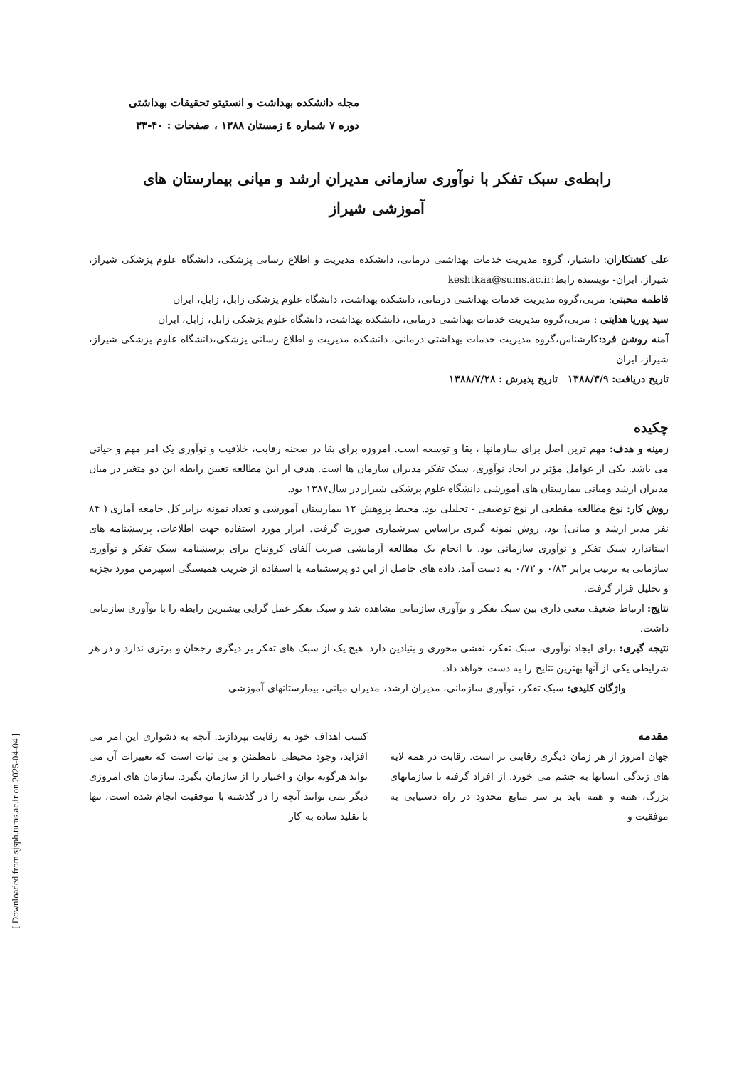مجله دانشکده بهداشت و انستیتو تحقیقات بهداشتی
دوره ۷ شماره ٤ زمستان ۱۳۸۸ ، صفحات : ۴۰-۳۳
رابطه‌ی سبک تفکر با نوآوری سازمانی مدیران ارشد و میانی بیمارستان های آموزشی شیراز
علی کشتکاران: دانشیار، گروه مدیریت خدمات بهداشتی درمانی، دانشکده مدیریت و اطلاع رسانی پزشکی، دانشگاه علوم پزشکی شیراز، شیراز، ایران- نویسنده رابط:keshtkaa@sums.ac.ir
فاطمه محبتی: مربی،گروه مدیریت خدمات بهداشتی درمانی، دانشکده بهداشت، دانشگاه علوم پزشکی زابل، زابل، ایران
سید پوریا هدایتی : مربی،گروه مدیریت خدمات بهداشتی درمانی، دانشکده بهداشت، دانشگاه علوم پزشکی زابل، زابل، ایران
آمنه روشن فرد: کارشناس،گروه مدیریت خدمات بهداشتی درمانی، دانشکده مدیریت و اطلاع رسانی پزشکی،دانشگاه علوم پزشکی شیراز، شیراز، ایران
تاریخ دریافت: ۱۳۸۸/۳/۹ تاریخ پذیرش : ۱۳۸۸/۷/۲۸
چکیده
زمینه و هدف: مهم ترین اصل برای سازمانها ، بقا و توسعه است. امروزه برای بقا در صحنه رقابت، خلاقیت و نوآوری یک امر مهم و حیاتی می باشد. یکی از عوامل مؤثر در ایجاد نوآوری، سبک تفکر مدیران سازمان ها است. هدف از این مطالعه تعیین رابطه این دو متغیر در میان مدیران ارشد ومیانی بیمارستان های آموزشی دانشگاه علوم پزشکی شیراز در سال۱۳۸۷ بود.
روش کار: نوع مطالعه مقطعی از نوع توصیفی - تحلیلی بود. محیط پژوهش ۱۲ بیمارستان آموزشی و تعداد نمونه برابر کل جامعه آماری ( ۸۴ نفر مدیر ارشد و میانی) بود. روش نمونه گیری براساس سرشماری صورت گرفت. ابزار مورد استفاده جهت اطلاعات، پرسشنامه های استاندارد سبک تفکر و نوآوری سازمانی بود. با انجام یک مطالعه آزمایشی ضریب آلفای کرونباخ برای پرسشنامه سبک تفکر و نوآوری سازمانی به ترتیب برابر ۰/۸۳ و ۰/۷۲ به دست آمد. داده های حاصل از این دو پرسشنامه با استفاده از ضریب همبستگی اسپیرمن مورد تجزیه و تحلیل قرار گرفت.
نتایج: ارتباط ضعیف معنی داری بین سبک تفکر و نوآوری سازمانی مشاهده شد و سبک تفکر عمل گرایی بیشترین رابطه را با نوآوری سازمانی داشت.
نتیجه گیری: برای ایجاد نوآوری، سبک تفکر، نقشی محوری و بنیادین دارد. هیچ یک از سبک های تفکر بر دیگری رجحان و برتری ندارد و در هر شرایطی یکی از آنها بهترین نتایج را به دست خواهد داد.
واژگان کلیدی: سبک تفکر، نوآوری سازمانی، مدیران ارشد، مدیران میانی، بیمارستانهای آموزشی
مقدمه
جهان امروز از هر زمان دیگری رقابتی تر است. رقابت در همه لایه های زندگی انسانها به چشم می خورد. از افراد گرفته تا سازمانهای بزرگ، همه و همه باید بر سر منابع محدود در راه دستیابی به موفقیت و
کسب اهداف خود به رقابت بپردازند. آنچه به دشواری این امر می افزاید، وجود محیطی نامطمئن و بی ثبات است که تغییرات آن می تواند هرگونه توان و اختیار را از سازمان بگیرد. سازمان های امروزی دیگر نمی توانند آنچه را در گذشته با موفقیت انجام شده است، تنها با تقلید ساده به کار
[ Downloaded from sjsph.tums.ac.ir on 2025-04-04 ]